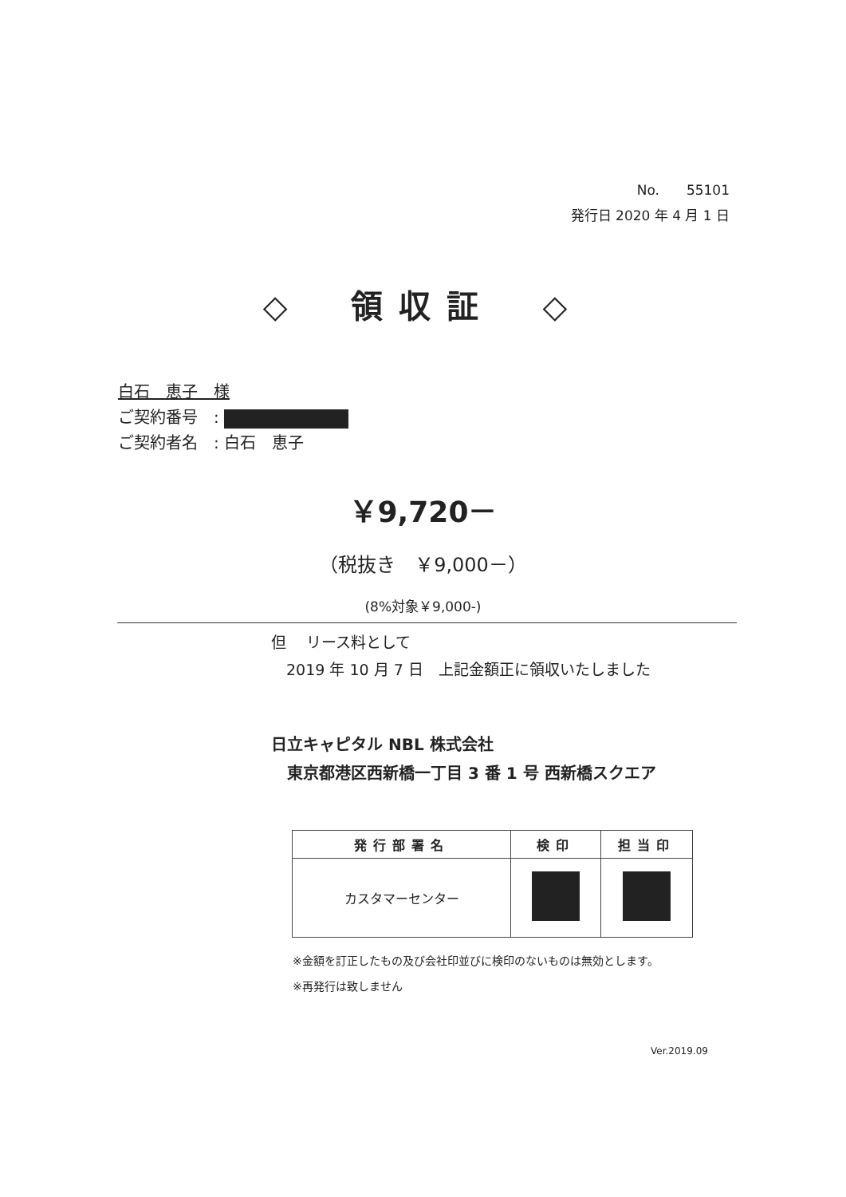No.　　55101
発行日 2020 年 4 月 1 日
◇　領収証　◇
白石　恵子　様
ご契約番号　:
ご契約者名　: 白石　恵子
￥9,720－
（税抜き　￥9,000－）
(8%対象￥9,000-)
但　 リース料として
　2019 年 10 月 7 日　上記金額正に領収いたしました
日立キャピタル NBL 株式会社
　東京都港区西新橋一丁目 3 番 1 号 西新橋スクエア
| 発行部署名 | 検印 | 担当印 |
| --- | --- | --- |
| カスタマーセンター | | |
※金額を訂正したもの及び会社印並びに検印のないものは無効とします。
※再発行は致しません
Ver.2019.09